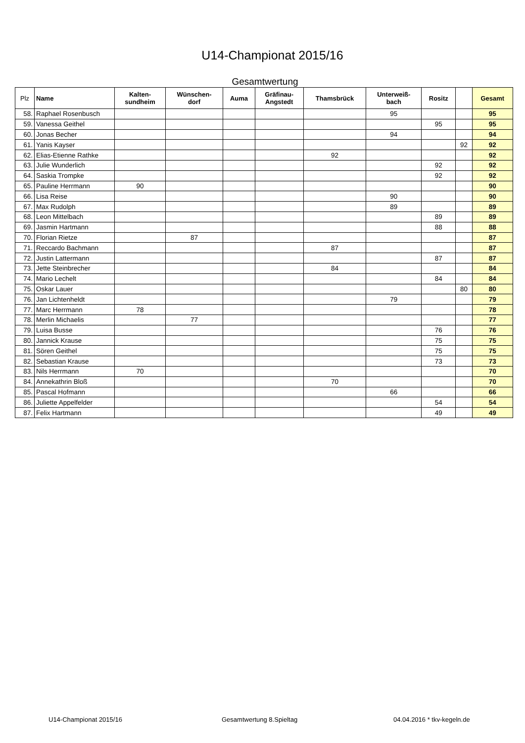U14-Championat 2015/16
Gesamtwertung
| Plz | Name | Kalten- sundheim | Wünschen- dorf | Auma | Gräfinau- Angstedt | Thamsbrück | Unterweiß- bach | Rositz | | Gesamt |
| --- | --- | --- | --- | --- | --- | --- | --- | --- | --- | --- |
| 58. | Raphael Rosenbusch | | | | | | 95 | | | 95 |
| 59. | Vanessa Geithel | | | | | | | 95 | | 95 |
| 60. | Jonas Becher | | | | | | 94 | | | 94 |
| 61. | Yanis Kayser | | | | | | | | 92 | 92 |
| 62. | Elias-Etienne Rathke | | | | | 92 | | | | 92 |
| 63. | Julie Wunderlich | | | | | | | 92 | | 92 |
| 64. | Saskia Trompke | | | | | | | 92 | | 92 |
| 65. | Pauline Herrmann | 90 | | | | | | | | 90 |
| 66. | Lisa Reise | | | | | | 90 | | | 90 |
| 67. | Max Rudolph | | | | | | 89 | | | 89 |
| 68. | Leon Mittelbach | | | | | | | 89 | | 89 |
| 69. | Jasmin Hartmann | | | | | | | 88 | | 88 |
| 70. | Florian Rietze | | 87 | | | | | | | 87 |
| 71. | Reccardo Bachmann | | | | | 87 | | | | 87 |
| 72. | Justin Lattermann | | | | | | | 87 | | 87 |
| 73. | Jette Steinbrecher | | | | | 84 | | | | 84 |
| 74. | Mario Lechelt | | | | | | | 84 | | 84 |
| 75. | Oskar Lauer | | | | | | | | 80 | 80 |
| 76. | Jan Lichtenheldt | | | | | | 79 | | | 79 |
| 77. | Marc Herrmann | 78 | | | | | | | | 78 |
| 78. | Merlin Michaelis | | 77 | | | | | | | 77 |
| 79. | Luisa Busse | | | | | | | 76 | | 76 |
| 80. | Jannick Krause | | | | | | | 75 | | 75 |
| 81. | Sören Geithel | | | | | | | 75 | | 75 |
| 82. | Sebastian Krause | | | | | | | 73 | | 73 |
| 83. | Nils Herrmann | 70 | | | | | | | | 70 |
| 84. | Annekathrin Bloß | | | | | 70 | | | | 70 |
| 85. | Pascal Hofmann | | | | | | 66 | | | 66 |
| 86. | Juliette Appelfelder | | | | | | | 54 | | 54 |
| 87. | Felix Hartmann | | | | | | | 49 | | 49 |
U14-Championat 2015/16 Gesamtwertung 8.Spieltag 04.04.2016 * tkv-kegeln.de